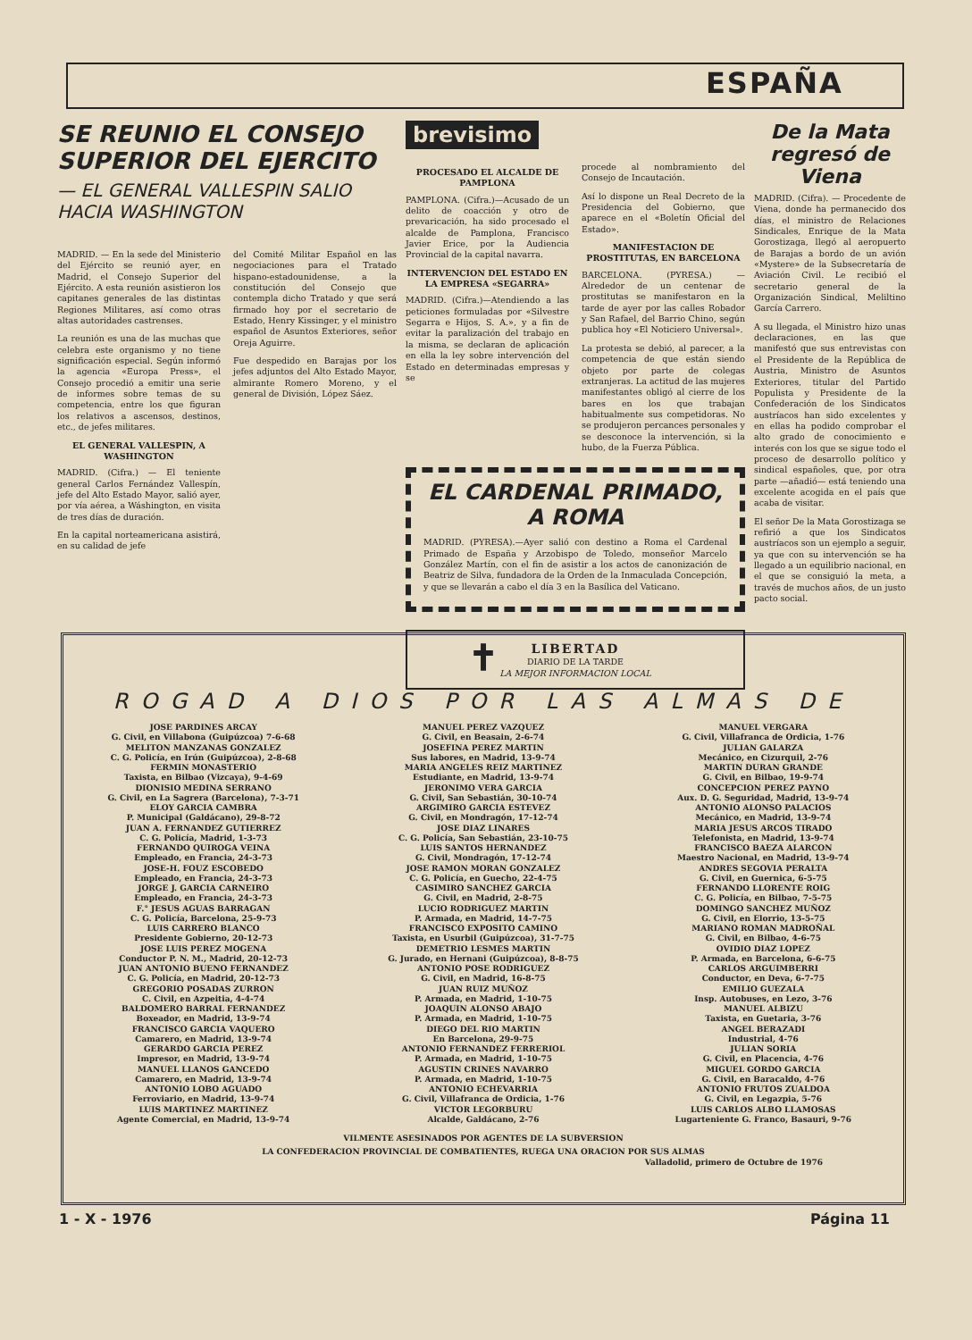ESPAÑA
SE REUNIO EL CONSEJO SUPERIOR DEL EJERCITO
— EL GENERAL VALLESPIN SALIO HACIA WASHINGTON
MADRID. — En la sede del Ministerio del Ejército se reunió ayer, en Madrid, el Consejo Superior del Ejército. A esta reunión asistieron los capitanes generales de las distintas Regiones Militares, así como otras altas autoridades castrenses.
La reunión es una de las muchas que celebra este organismo y no tiene significación especial. Según informó la agencia «Europa Press», el Consejo procedió a emitir una serie de informes sobre temas de su competencia, entre los que figuran los relativos a ascensos, destinos, etc., de jefes militares.
EL GENERAL VALLESPIN, A WASHINGTON
MADRID. (Cifra.) — El teniente general Carlos Fernández Vallespín, jefe del Alto Estado Mayor, salió ayer, por vía aérea, a Wáshington, en visita de tres días de duración.
En la capital norteamericana asistirá, en su calidad de jefe
del Comité Militar Español en las negociaciones para el Tratado hispano-estadounidense, a la constitución del Consejo que contempla dicho Tratado y que será firmado hoy por el secretario de Estado, Henry Kissinger, y el ministro español de Asuntos Exteriores, señor Oreja Aguirre.
Fue despedido en Barajas por los jefes adjuntos del Alto Estado Mayor, almirante Romero Moreno, y el general de División, López Sáez.
brevisimo
PROCESADO EL ALCALDE DE PAMPLONA
PAMPLONA. (Cifra.)—Acusado de un delito de coacción y otro de prevaricación, ha sido procesado el alcalde de Pamplona, Francisco Javier Erice, por la Audiencia Provincial de la capital navarra.
INTERVENCION DEL ESTADO EN LA EMPRESA «SEGARRA»
MADRID. (Cifra.)—Atendiendo a las peticiones formuladas por «Silvestre Segarra e Hijos, S. A.», y a fin de evitar la paralización del trabajo en la misma, se declaran de aplicación en ella la ley sobre intervención del Estado en determinadas empresas y se
procede al nombramiento del Consejo de Incautación.
Así lo dispone un Real Decreto de la Presidencia del Gobierno, que aparece en el «Boletín Oficial del Estado».
MANIFESTACION DE PROSTITUTAS, EN BARCELONA
BARCELONA. (PYRESA.) — Alrededor de un centenar de prostitutas se manifestaron en la tarde de ayer por las calles Robador y San Rafael, del Barrio Chino, según publica hoy «El Noticiero Universal».
La protesta se debió, al parecer, a la competencia de que están siendo objeto por parte de colegas extranjeras. La actitud de las mujeres manifestantes obligó al cierre de los bares en los que trabajan habitualmente sus competidoras. No se produjeron percances personales y se desconoce la intervención, si la hubo, de la Fuerza Pública.
EL CARDENAL PRIMADO, A ROMA
MADRID. (PYRESA).—Ayer salió con destino a Roma el Cardenal Primado de España y Arzobispo de Toledo, monseñor Marcelo González Martín, con el fin de asistir a los actos de canonización de Beatriz de Silva, fundadora de la Orden de la Inmaculada Concepción, y que se llevarán a cabo el día 3 en la Basílica del Vaticano.
LIBERTAD
DIARIO DE LA TARDE
LA MEJOR INFORMACION LOCAL
De la Mata regresó de Viena
MADRID. (Cifra). — Procedente de Viena, donde ha permanecido dos días, el ministro de Relaciones Sindicales, Enrique de la Mata Gorostizaga, llegó al aeropuerto de Barajas a bordo de un avión «Mystere» de la Subsecretaría de Aviación Civil. Le recibió el secretario general de la Organización Sindical, Meliltino García Carrero.
A su llegada, el Ministro hizo unas declaraciones, en las que manifestó que sus entrevistas con el Presidente de la República de Austria, Ministro de Asuntos Exteriores, titular del Partido Populista y Presidente de la Confederación de los Sindicatos austríacos han sido excelentes y en ellas ha podido comprobar el alto grado de conocimiento e interés con los que se sigue todo el proceso de desarrollo político y sindical españoles, que, por otra parte —añadió— está teniendo una excelente acogida en el país que acaba de visitar.
El señor De la Mata Gorostizaga se refirió a que los Sindicatos austríacos son un ejemplo a seguir, ya que con su intervención se ha llegado a un equilibrio nacional, en el que se consiguió la meta, a través de muchos años, de un justo pacto social.
✝
ROGAD A DIOS POR LAS ALMAS DE
JOSE PARDINES ARCAY
G. Civil, en Villabona (Guipúzcoa) 7-6-68
MELITON MANZANAS GONZALEZ
C. G. Policía, en Irún (Guipúzcoa), 2-8-68
FERMIN MONASTERIO
Taxista, en Bilbao (Vizcaya), 9-4-69
DIONISIO MEDINA SERRANO
G. Civil, en La Sagrera (Barcelona), 7-3-71
ELOY GARCIA CAMBRA
P. Municipal (Galdácano), 29-8-72
JUAN A. FERNANDEZ GUTIERREZ
C. G. Policía, Madrid, 1-3-73
FERNANDO QUIROGA VEINA
Empleado, en Francia, 24-3-73
JOSE-H. FOUZ ESCOBEDO
Empleado, en Francia, 24-3-73
JORGE J. GARCIA CARNEIRO
Empleado, en Francia, 24-3-73
F.° JESUS AGUAS BARRAGAN
C. G. Policía, Barcelona, 25-9-73
LUIS CARRERO BLANCO
Presidente Gobierno, 20-12-73
JOSE LUIS PEREZ MOGENA
Conductor P. N. M., Madrid, 20-12-73
JUAN ANTONIO BUENO FERNANDEZ
C. G. Policía, en Madrid, 20-12-73
GREGORIO POSADAS ZURRON
C. Civil, en Azpeitia, 4-4-74
BALDOMERO BARRAL FERNANDEZ
Boxeador, en Madrid, 13-9-74
FRANCISCO GARCIA VAQUERO
Camarero, en Madrid, 13-9-74
GERARDO GARCIA PEREZ
Impresor, en Madrid, 13-9-74
MANUEL LLANOS GANCEDO
Camarero, en Madrid, 13-9-74
ANTONIO LOBO AGUADO
Ferroviario, en Madrid, 13-9-74
LUIS MARTINEZ MARTINEZ
Agente Comercial, en Madrid, 13-9-74
MANUEL PEREZ VAZQUEZ
G. Civil, en Beasain, 2-6-74
JOSEFINA PEREZ MARTIN
Sus labores, en Madrid, 13-9-74
MARIA ANGELES REIZ MARTINEZ
Estudiante, en Madrid, 13-9-74
JERONIMO VERA GARCIA
G. Civil, San Sebastián, 30-10-74
ARGIMIRO GARCIA ESTEVEZ
G. Civil, en Mondragón, 17-12-74
JOSE DIAZ LINARES
C. G. Policía, San Sebastián, 23-10-75
LUIS SANTOS HERNANDEZ
G. Civil, Mondragón, 17-12-74
JOSE RAMON MORAN GONZALEZ
C. G. Policía, en Guecho, 22-4-75
CASIMIRO SANCHEZ GARCIA
G. Civil, en Madrid, 2-8-75
LUCIO RODRIGUEZ MARTIN
P. Armada, en Madrid, 14-7-75
FRANCISCO EXPOSITO CAMINO
Taxista, en Usurbil (Guipúzcoa), 31-7-75
DEMETRIO LESMES MARTIN
G. Jurado, en Hernani (Guipúzcoa), 8-8-75
ANTONIO POSE RODRIGUEZ
G. Civil, en Madrid, 16-8-75
JUAN RUIZ MUÑOZ
P. Armada, en Madrid, 1-10-75
JOAQUIN ALONSO ABAJO
P. Armada, en Madrid, 1-10-75
DIEGO DEL RIO MARTIN
En Barcelona, 29-9-75
ANTONIO FERNANDEZ FERRERIOL
P. Armada, en Madrid, 1-10-75
AGUSTIN CRINES NAVARRO
P. Armada, en Madrid, 1-10-75
ANTONIO ECHEVARRIA
G. Civil, Villafranca de Ordicia, 1-76
VICTOR LEGORBURU
Alcalde, Galdácano, 2-76
MANUEL VERGARA
G. Civil, Villafranca de Ordicia, 1-76
JULIAN GALARZA
Mecánico, en Cizurquil, 2-76
MARTIN DURAN GRANDE
G. Civil, en Bilbao, 19-9-74
CONCEPCION PEREZ PAYNO
Aux. D. G. Seguridad, Madrid, 13-9-74
ANTONIO ALONSO PALACIOS
Mecánico, en Madrid, 13-9-74
MARIA JESUS ARCOS TIRADO
Telefonista, en Madrid, 13-9-74
FRANCISCO BAEZA ALARCON
Maestro Nacional, en Madrid, 13-9-74
ANDRES SEGOVIA PERALTA
G. Civil, en Guernica, 6-5-75
FERNANDO LLORENTE ROIG
C. G. Policía, en Bilbao, 7-5-75
DOMINGO SANCHEZ MUÑOZ
G. Civil, en Elorrio, 13-5-75
MARIANO ROMAN MADROÑAL
G. Civil, en Bilbao, 4-6-75
OVIDIO DIAZ LOPEZ
P. Armada, en Barcelona, 6-6-75
CARLOS ARGUIMBERRI
Conductor, en Deva, 6-7-75
EMILIO GUEZALA
Insp. Autobuses, en Lezo, 3-76
MANUEL ALBIZU
Taxista, en Guetaria, 3-76
ANGEL BERAZADI
Industrial, 4-76
JULIAN SORIA
G. Civil, en Placencia, 4-76
MIGUEL GORDO GARCIA
G. Civil, en Baracaldo, 4-76
ANTONIO FRUTOS ZUALDOA
G. Civil, en Legazpia, 5-76
LUIS CARLOS ALBO LLAMOSAS
Lugarteniente G. Franco, Basauri, 9-76
VILMENTE ASESINADOS POR AGENTES DE LA SUBVERSION
LA CONFEDERACION PROVINCIAL DE COMBATIENTES, RUEGA UNA ORACION POR SUS ALMAS
Valladolid, primero de Octubre de 1976
1 - X - 1976 Página 11